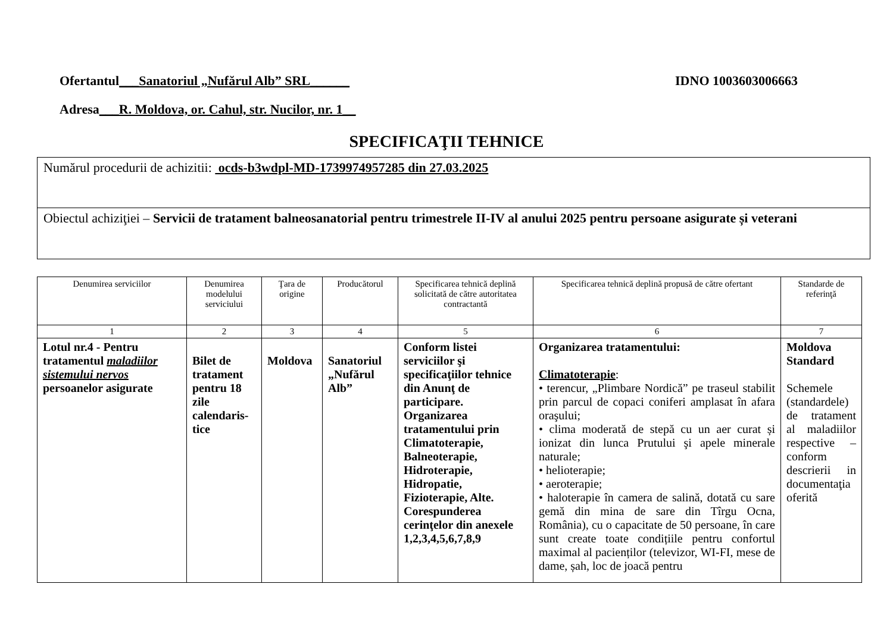Ofertantul___Sanatoriul „Nufărul Alb” SRL______ IDNO 1003603006663
Adresa___R. Moldova, or. Cahul, str. Nucilor, nr. 1__
SPECIFICAŢII TEHNICE
Numărul procedurii de achizitii: ocds-b3wdpl-MD-1739974957285 din 27.03.2025
Obiectul achiziţiei – Servicii de tratament balneosanatorial pentru trimestrele II-IV al anului 2025 pentru persoane asigurate și veterani
| Denumirea serviciilor | Denumirea modelului serviciului | Ţara de origine | Producătorul | Specificarea tehnică deplină solicitată de către autoritatea contractantă | Specificarea tehnică deplină propusă de către ofertant | Standarde de referinţă |
| --- | --- | --- | --- | --- | --- | --- |
| 1 | 2 | 3 | 4 | 5 | 6 | 7 |
| Lotul nr.4 - Pentru tratamentul maladiilor sistemului nervos persoanelor asigurate | Bilet de tratament pentru 18 zile calendaris-tice | Moldova | Sanatoriul „Nufărul Alb” | Conform listei serviciilor şi specificaţiilor tehnice din Anunţ de participare. Organizarea tratamentului prin Climatoterapie, Balneoterapie, Hidroterapie, Hidropatie, Fizioterapie, Alte. Corespunderea cerinţelor din anexele 1,2,3,4,5,6,7,8,9 | Organizarea tratamentului: Climatoterapie : • terencur, „Plimbare Nordică” pe traseul stabilit prin parcul de copaci coniferi amplasat în afara oraşului; • clima moderată de stepă cu un aer curat și ionizat din lunca Prutului şi apele minerale naturale; • helioterapie; • aeroterapie; • haloterapie în camera de salină, dotată cu sare gemă din mina de sare din Tîrgu Ocna, România), cu o capacitate de 50 persoane, în care sunt create toate condițiile pentru confortul maximal al pacienților (televizor, WI-FI, mese de dame, șah, loc de joacă pentru | Moldova Standard Schemele (standardele) de tratament al maladiilor respective – conform descrierii in documentaţia oferită |